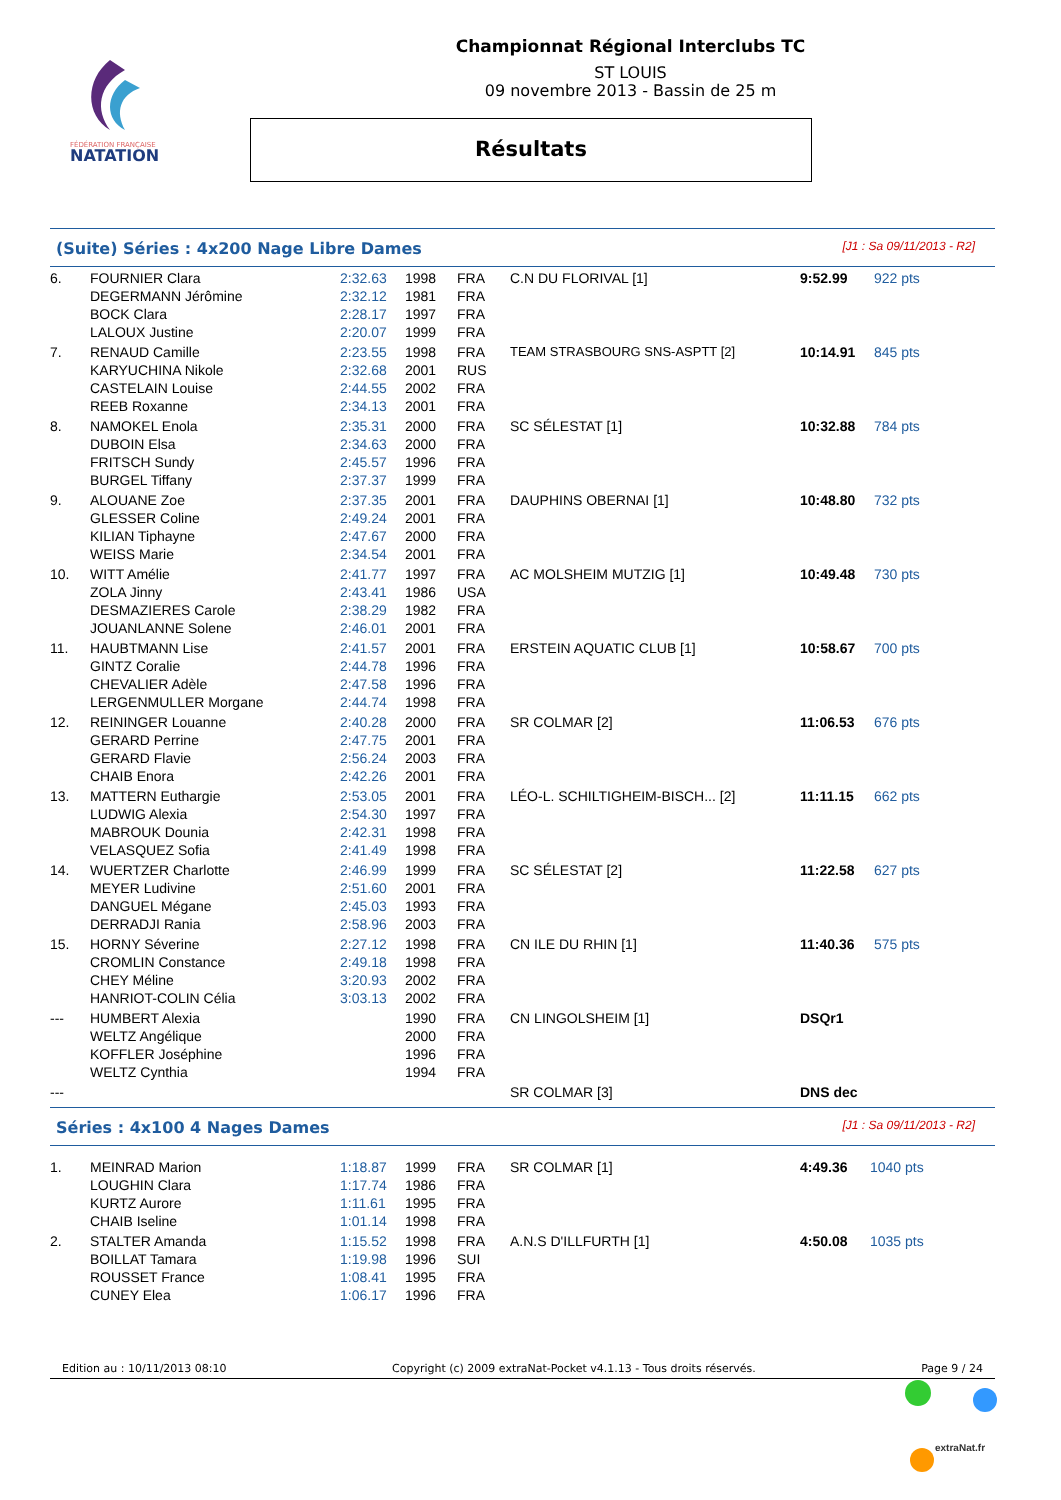FÉDÉRATION FRANÇAISE
NATATION
Championnat Régional Interclubs TC
ST LOUIS
09 novembre 2013 - Bassin de 25 m
Résultats
(Suite) Séries : 4x200 Nage Libre Dames [J1 : Sa 09/11/2013 - R2]
| 6. | FOURNIER Clara | 2:32.63 | 1998 | FRA | C.N DU FLORIVAL [1] | 9:52.99 | 922 pts |
| | DEGERMANN Jérômine | 2:32.12 | 1981 | FRA | | | |
| | BOCK Clara | 2:28.17 | 1997 | FRA | | | |
| | LALOUX Justine | 2:20.07 | 1999 | FRA | | | |
| 7. | RENAUD Camille | 2:23.55 | 1998 | FRA | TEAM STRASBOURG SNS-ASPTT [2] | 10:14.91 | 845 pts |
| | KARYUCHINA Nikole | 2:32.68 | 2001 | RUS | | | |
| | CASTELAIN Louise | 2:44.55 | 2002 | FRA | | | |
| | REEB Roxanne | 2:34.13 | 2001 | FRA | | | |
| 8. | NAMOKEL Enola | 2:35.31 | 2000 | FRA | SC SÉLESTAT [1] | 10:32.88 | 784 pts |
| | DUBOIN Elsa | 2:34.63 | 2000 | FRA | | | |
| | FRITSCH Sundy | 2:45.57 | 1996 | FRA | | | |
| | BURGEL Tiffany | 2:37.37 | 1999 | FRA | | | |
| 9. | ALOUANE Zoe | 2:37.35 | 2001 | FRA | DAUPHINS OBERNAI [1] | 10:48.80 | 732 pts |
| | GLESSER Coline | 2:49.24 | 2001 | FRA | | | |
| | KILIAN Tiphayne | 2:47.67 | 2000 | FRA | | | |
| | WEISS Marie | 2:34.54 | 2001 | FRA | | | |
| 10. | WITT Amélie | 2:41.77 | 1997 | FRA | AC MOLSHEIM MUTZIG [1] | 10:49.48 | 730 pts |
| | ZOLA Jinny | 2:43.41 | 1986 | USA | | | |
| | DESMAZIERES Carole | 2:38.29 | 1982 | FRA | | | |
| | JOUANLANNE Solene | 2:46.01 | 2001 | FRA | | | |
| 11. | HAUBTMANN Lise | 2:41.57 | 2001 | FRA | ERSTEIN AQUATIC CLUB [1] | 10:58.67 | 700 pts |
| | GINTZ Coralie | 2:44.78 | 1996 | FRA | | | |
| | CHEVALIER Adèle | 2:47.58 | 1996 | FRA | | | |
| | LERGENMULLER Morgane | 2:44.74 | 1998 | FRA | | | |
| 12. | REININGER Louanne | 2:40.28 | 2000 | FRA | SR COLMAR [2] | 11:06.53 | 676 pts |
| | GERARD Perrine | 2:47.75 | 2001 | FRA | | | |
| | GERARD Flavie | 2:56.24 | 2003 | FRA | | | |
| | CHAIB Enora | 2:42.26 | 2001 | FRA | | | |
| 13. | MATTERN Euthargie | 2:53.05 | 2001 | FRA | LÉO-L. SCHILTIGHEIM-BISCH... [2] | 11:11.15 | 662 pts |
| | LUDWIG Alexia | 2:54.30 | 1997 | FRA | | | |
| | MABROUK Dounia | 2:42.31 | 1998 | FRA | | | |
| | VELASQUEZ Sofia | 2:41.49 | 1998 | FRA | | | |
| 14. | WUERTZER Charlotte | 2:46.99 | 1999 | FRA | SC SÉLESTAT [2] | 11:22.58 | 627 pts |
| | MEYER Ludivine | 2:51.60 | 2001 | FRA | | | |
| | DANGUEL Mégane | 2:45.03 | 1993 | FRA | | | |
| | DERRADJI Rania | 2:58.96 | 2003 | FRA | | | |
| 15. | HORNY Séverine | 2:27.12 | 1998 | FRA | CN ILE DU RHIN [1] | 11:40.36 | 575 pts |
| | CROMLIN Constance | 2:49.18 | 1998 | FRA | | | |
| | CHEY Méline | 3:20.93 | 2002 | FRA | | | |
| | HANRIOT-COLIN Célia | 3:03.13 | 2002 | FRA | | | |
| --- | HUMBERT Alexia | | 1990 | FRA | CN LINGOLSHEIM [1] | DSQr1 | |
| | WELTZ Angélique | | 2000 | FRA | | | |
| | KOFFLER Joséphine | | 1996 | FRA | | | |
| | WELTZ Cynthia | | 1994 | FRA | | | |
| --- | | | | | SR COLMAR [3] | DNS dec | |
Séries : 4x100 4 Nages Dames [J1 : Sa 09/11/2013 - R2]
| 1. | MEINRAD Marion | 1:18.87 | 1999 | FRA | SR COLMAR [1] | 4:49.36 | 1040 pts |
| | LOUGHIN Clara | 1:17.74 | 1986 | FRA | | | |
| | KURTZ Aurore | 1:11.61 | 1995 | FRA | | | |
| | CHAIB Iseline | 1:01.14 | 1998 | FRA | | | |
| 2. | STALTER Amanda | 1:15.52 | 1998 | FRA | A.N.S D'ILLFURTH [1] | 4:50.08 | 1035 pts |
| | BOILLAT Tamara | 1:19.98 | 1996 | SUI | | | |
| | ROUSSET France | 1:08.41 | 1995 | FRA | | | |
| | CUNEY Elea | 1:06.17 | 1996 | FRA | | | |
Edition au : 10/11/2013 08:10 Copyright (c) 2009 extraNat-Pocket v4.1.13 - Tous droits réservés. Page 9 / 24
extraNat.fr